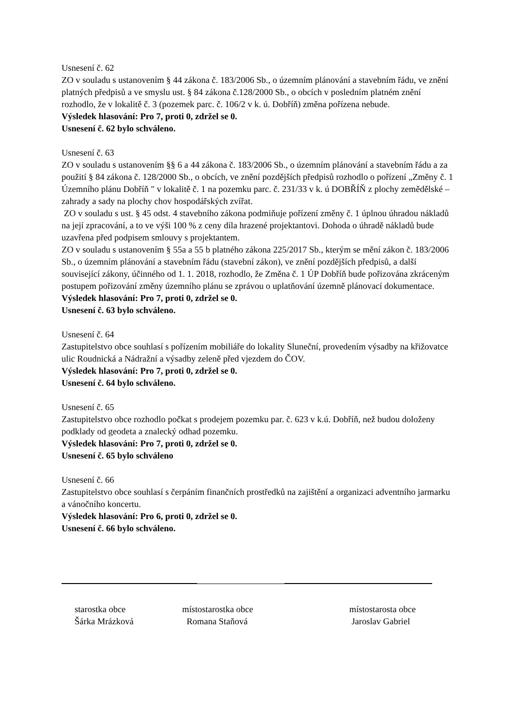Usnesení č. 62
ZO v souladu s ustanovením § 44 zákona č. 183/2006 Sb., o územním plánování a stavebním řádu, ve znění platných předpisů a ve smyslu ust. § 84 zákona č.128/2000 Sb., o obcích v posledním platném znění rozhodlo, že v lokalitě č. 3 (pozemek parc. č. 106/2 v k. ú. Dobříň) změna pořízena nebude.
Výsledek hlasování: Pro 7, proti 0, zdržel se 0.
Usnesení č. 62 bylo schváleno.
Usnesení č. 63
ZO v souladu s ustanovením §§ 6 a 44 zákona č. 183/2006 Sb., o územním plánování a stavebním řádu a za použití § 84 zákona č. 128/2000 Sb., o obcích, ve znění pozdějších předpisů rozhodlo o pořízení „Změny č. 1 Územního plánu Dobříň " v lokalitě č. 1 na pozemku parc. č. 231/33 v k. ú DOBŘÍŇ z plochy zemědělské – zahrady a sady na plochy chov hospodářských zvířat.
ZO v souladu s ust. § 45 odst. 4 stavebního zákona podmiňuje pořízení změny č. 1 úplnou úhradou nákladů na její zpracování, a to ve výši 100 % z ceny díla hrazené projektantovi. Dohoda o úhradě nákladů bude uzavřena před podpisem smlouvy s projektantem.
ZO v souladu s ustanovením § 55a a 55 b platného zákona 225/2017 Sb., kterým se mění zákon č. 183/2006 Sb., o územním plánování a stavebním řádu (stavební zákon), ve znění pozdějších předpisů, a další související zákony, účinného od 1. 1. 2018, rozhodlo, že Změna č. 1 ÚP Dobříň bude pořizována zkráceným postupem pořizování změny územního plánu se zprávou o uplatňování územně plánovací dokumentace.
Výsledek hlasování: Pro 7, proti 0, zdržel se 0.
Usnesení č. 63 bylo schváleno.
Usnesení č. 64
Zastupitelstvo obce souhlasí s pořízením mobiliáře do lokality Sluneční, provedením výsadby na křižovatce ulic Roudnická a Nádražní a výsadby zeleně před vjezdem do ČOV.
Výsledek hlasování: Pro 7, proti 0, zdržel se 0.
Usnesení č. 64 bylo schváleno.
Usnesení č. 65
Zastupitelstvo obce rozhodlo počkat s prodejem pozemku par. č. 623 v k.ú. Dobříň, než budou doloženy podklady od geodeta a znalecký odhad pozemku.
Výsledek hlasování: Pro 7, proti 0, zdržel se 0.
Usnesení č. 65 bylo schváleno
Usnesení č. 66
Zastupitelstvo obce souhlasí s čerpáním finančních prostředků na zajištění a organizaci adventního jarmarku a vánočního koncertu.
Výsledek hlasování: Pro 6, proti 0, zdržel se 0.
Usnesení č. 66 bylo schváleno.
starostka obce
Šárka Mrázková
místostarostka obce
Romana Staňová
místostarosta obce
Jaroslav Gabriel